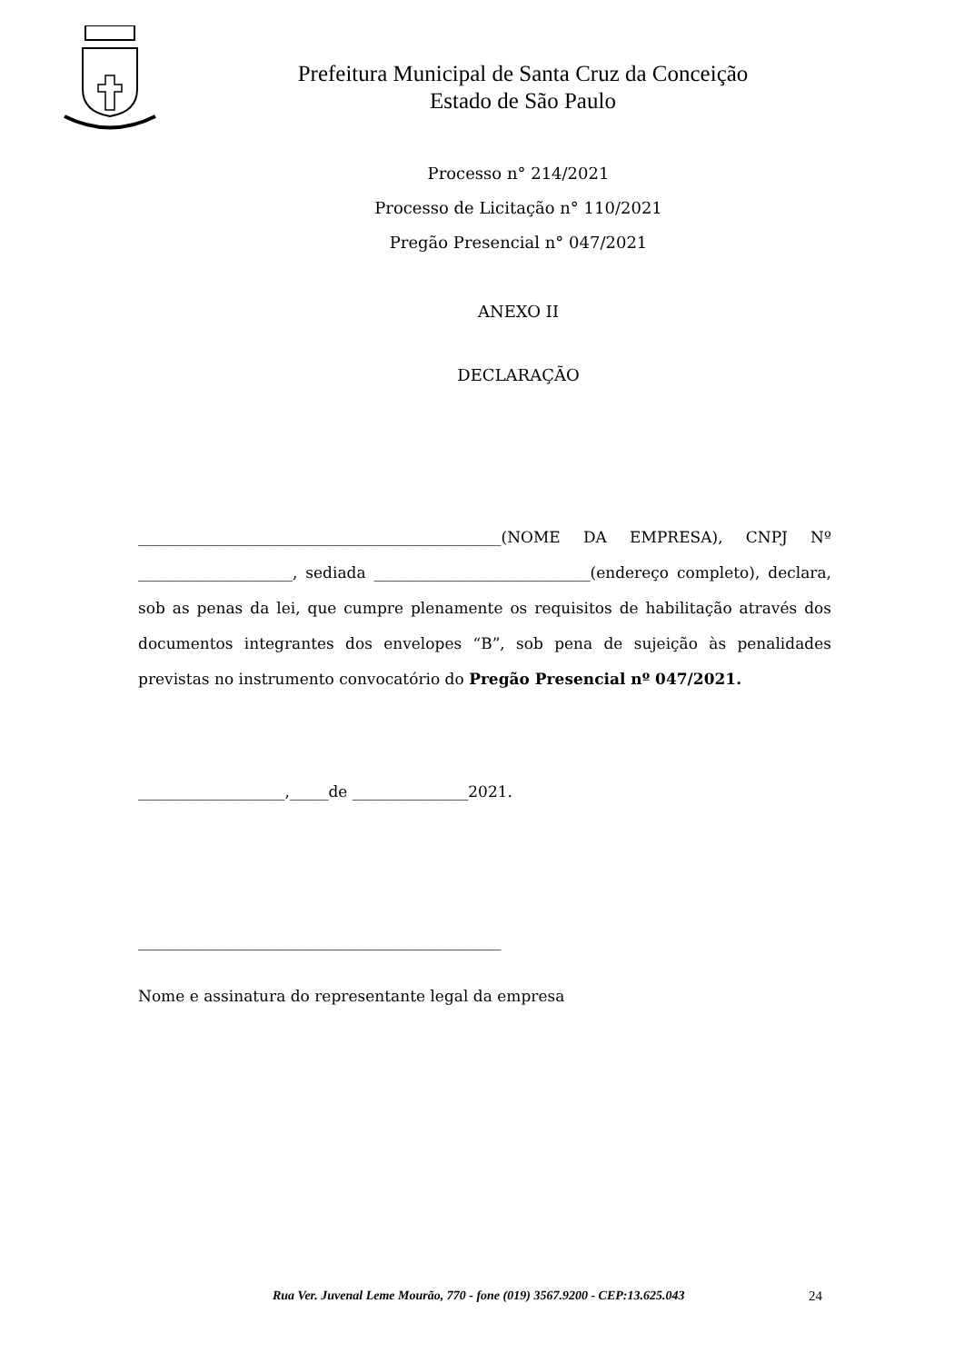Prefeitura Municipal de Santa Cruz da Conceição
Estado de São Paulo
Processo n° 214/2021
Processo de Licitação n° 110/2021
Pregão Presencial n° 047/2021
ANEXO II
DECLARAÇÃO
_______________________________________________(NOME DA EMPRESA), CNPJ Nº ____________________, sediada ____________________________(endereço completo), declara, sob as penas da lei, que cumpre plenamente os requisitos de habilitação através dos documentos integrantes dos envelopes “B”, sob pena de sujeição às penalidades previstas no instrumento convocatório do Pregão Presencial nº 047/2021.
___________________,_____de _______________2021.
_______________________________________________
Nome e assinatura do representante legal da empresa
Rua Ver. Juvenal Leme Mourão, 770 - fone (019) 3567.9200 - CEP:13.625.043
24